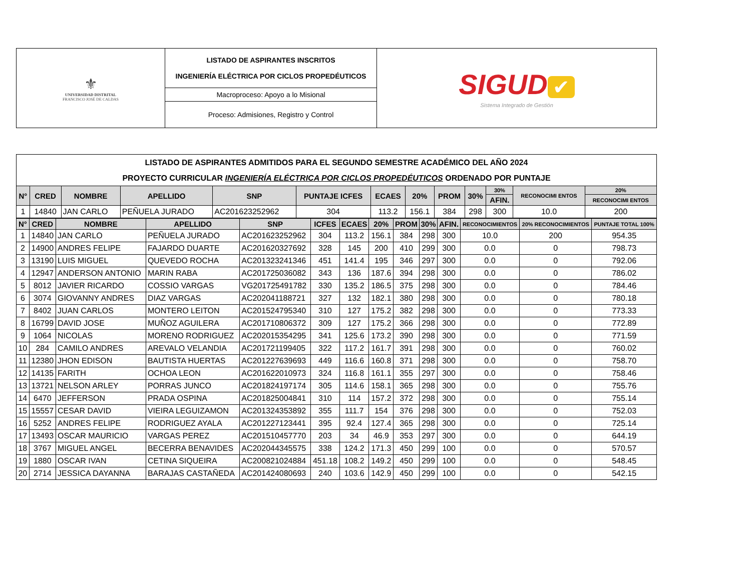| ⚜ UNIVERSIDAD DISTRITAL FRANCISCO JOSÉ DE CALDAS | LISTADO DE ASPIRANTES INSCRITOS INGENIERÍA ELÉCTRICA POR CICLOS PROPEDÉUTICOS | SIGUD ✔ Sistema Integrado de Gestión |
| | Macroproceso: Apoyo a lo Misional | |
| | Proceso: Admisiones, Registro y Control | |
| LISTADO DE ASPIRANTES ADMITIDOS PARA EL SEGUNDO SEMESTRE ACADÉMICO DEL AÑO 2024 PROYECTO CURRICULAR INGENIERÍA ELÉCTRICA POR CICLOS PROPEDÉUTICOS ORDENADO POR PUNTAJE | | | | | | | | | | | | |
| N° | CRED | NOMBRE | APELLIDO | SNP | PUNTAJE ICFES | ECAES | 20% | PROM | 30% | 30% | RECONOCIMI ENTOS | 20% |
| | | | | | | | | | | AFIN. | | RECONOCIMI ENTOS |
| 1 | 14840 | JAN CARLO | PEÑUELA JURADO | AC201623252962 | 304 | 113.2 | 156.1 | 384 | 298 | 300 | 10.0 | 200 |
| N° | CRED | NOMBRE | APELLIDO | SNP | ICFES | ECAES | 20% | PROM | 30% | AFIN. | RECONOCIMIENTOS | 20% RECONOCIMIENTOS | PUNTAJE TOTAL 100% |
| --- | --- | --- | --- | --- | --- | --- | --- | --- | --- | --- | --- | --- | --- |
| 1 | 14840 | JAN CARLO | PEÑUELA JURADO | AC201623252962 | 304 | 113.2 | 156.1 | 384 | 298 | 300 | 10.0 | 200 | 954.35 |
| 2 | 14900 | ANDRES FELIPE | FAJARDO DUARTE | AC201620327692 | 328 | 145 | 200 | 410 | 299 | 300 | 0.0 | 0 | 798.73 |
| 3 | 13190 | LUIS MIGUEL | QUEVEDO ROCHA | AC201323241346 | 451 | 141.4 | 195 | 346 | 297 | 300 | 0.0 | 0 | 792.06 |
| 4 | 12947 | ANDERSON ANTONIO | MARIN RABA | AC201725036082 | 343 | 136 | 187.6 | 394 | 298 | 300 | 0.0 | 0 | 786.02 |
| 5 | 8012 | JAVIER RICARDO | COSSIO VARGAS | VG201725491782 | 330 | 135.2 | 186.5 | 375 | 298 | 300 | 0.0 | 0 | 784.46 |
| 6 | 3074 | GIOVANNY ANDRES | DIAZ VARGAS | AC202041188721 | 327 | 132 | 182.1 | 380 | 298 | 300 | 0.0 | 0 | 780.18 |
| 7 | 8402 | JUAN CARLOS | MONTERO LEITON | AC201524795340 | 310 | 127 | 175.2 | 382 | 298 | 300 | 0.0 | 0 | 773.33 |
| 8 | 16799 | DAVID JOSE | MUÑOZ AGUILERA | AC201710806372 | 309 | 127 | 175.2 | 366 | 298 | 300 | 0.0 | 0 | 772.89 |
| 9 | 1064 | NICOLAS | MORENO RODRIGUEZ | AC202015354295 | 341 | 125.6 | 173.2 | 390 | 298 | 300 | 0.0 | 0 | 771.59 |
| 10 | 284 | CAMILO ANDRES | AREVALO VELANDIA | AC201721199405 | 322 | 117.2 | 161.7 | 391 | 298 | 300 | 0.0 | 0 | 760.02 |
| 11 | 12380 | JHON EDISON | BAUTISTA HUERTAS | AC201227639693 | 449 | 116.6 | 160.8 | 371 | 298 | 300 | 0.0 | 0 | 758.70 |
| 12 | 14135 | FARITH | OCHOA LEON | AC201622010973 | 324 | 116.8 | 161.1 | 355 | 297 | 300 | 0.0 | 0 | 758.46 |
| 13 | 13721 | NELSON ARLEY | PORRAS JUNCO | AC201824197174 | 305 | 114.6 | 158.1 | 365 | 298 | 300 | 0.0 | 0 | 755.76 |
| 14 | 6470 | JEFFERSON | PRADA OSPINA | AC201825004841 | 310 | 114 | 157.2 | 372 | 298 | 300 | 0.0 | 0 | 755.14 |
| 15 | 15557 | CESAR DAVID | VIEIRA LEGUIZAMON | AC201324353892 | 355 | 111.7 | 154 | 376 | 298 | 300 | 0.0 | 0 | 752.03 |
| 16 | 5252 | ANDRES FELIPE | RODRIGUEZ AYALA | AC201227123441 | 395 | 92.4 | 127.4 | 365 | 298 | 300 | 0.0 | 0 | 725.14 |
| 17 | 13493 | OSCAR MAURICIO | VARGAS PEREZ | AC201510457770 | 203 | 34 | 46.9 | 353 | 297 | 300 | 0.0 | 0 | 644.19 |
| 18 | 3767 | MIGUEL ANGEL | BECERRA BENAVIDES | AC202044345575 | 338 | 124.2 | 171.3 | 450 | 299 | 100 | 0.0 | 0 | 570.57 |
| 19 | 1880 | OSCAR IVAN | CETINA SIQUEIRA | AC200821024884 | 451.18 | 108.2 | 149.2 | 450 | 299 | 100 | 0.0 | 0 | 548.45 |
| 20 | 2714 | JESSICA DAYANNA | BARAJAS CASTAÑEDA | AC201424080693 | 240 | 103.6 | 142.9 | 450 | 299 | 100 | 0.0 | 0 | 542.15 |